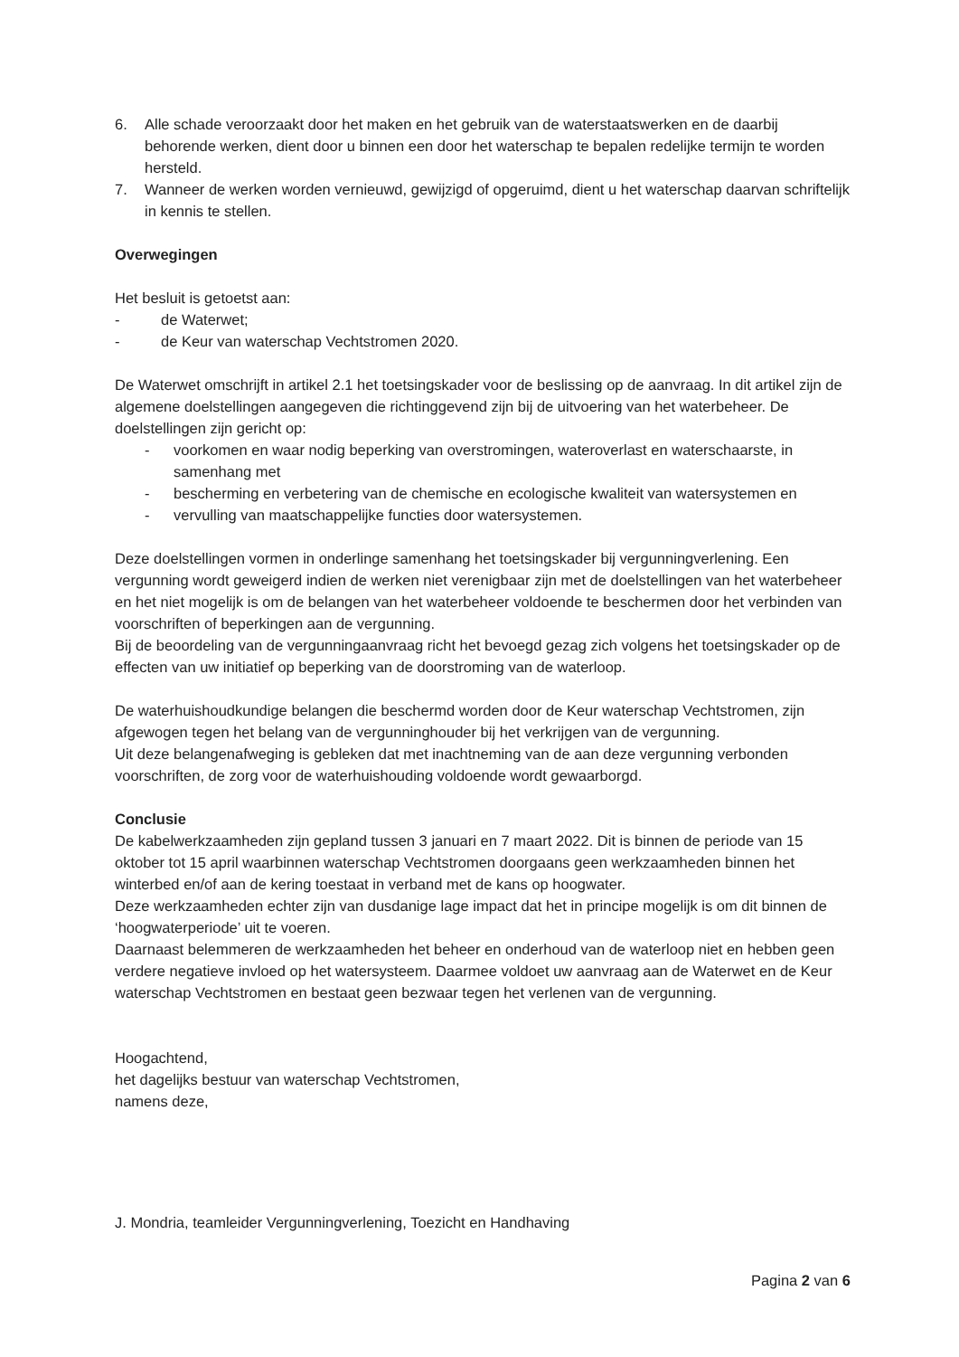6. Alle schade veroorzaakt door het maken en het gebruik van de waterstaatswerken en de daarbij behorende werken, dient door u binnen een door het waterschap te bepalen redelijke termijn te worden hersteld.
7. Wanneer de werken worden vernieuwd, gewijzigd of opgeruimd, dient u het waterschap daarvan schriftelijk in kennis te stellen.
Overwegingen
Het besluit is getoetst aan:
- de Waterwet;
- de Keur van waterschap Vechtstromen 2020.
De Waterwet omschrijft in artikel 2.1 het toetsingskader voor de beslissing op de aanvraag. In dit artikel zijn de algemene doelstellingen aangegeven die richtinggevend zijn bij de uitvoering van het waterbeheer. De doelstellingen zijn gericht op:
- voorkomen en waar nodig beperking van overstromingen, wateroverlast en waterschaarste, in samenhang met
- bescherming en verbetering van de chemische en ecologische kwaliteit van watersystemen en
- vervulling van maatschappelijke functies door watersystemen.
Deze doelstellingen vormen in onderlinge samenhang het toetsingskader bij vergunningverlening. Een vergunning wordt geweigerd indien de werken niet verenigbaar zijn met de doelstellingen van het waterbeheer en het niet mogelijk is om de belangen van het waterbeheer voldoende te beschermen door het verbinden van voorschriften of beperkingen aan de vergunning.
Bij de beoordeling van de vergunningaanvraag richt het bevoegd gezag zich volgens het toetsingskader op de effecten van uw initiatief op beperking van de doorstroming van de waterloop.
De waterhuishoudkundige belangen die beschermd worden door de Keur waterschap Vechtstromen, zijn afgewogen tegen het belang van de vergunninghouder bij het verkrijgen van de vergunning.
Uit deze belangenafweging is gebleken dat met inachtneming van de aan deze vergunning verbonden voorschriften, de zorg voor de waterhuishouding voldoende wordt gewaarborgd.
Conclusie
De kabelwerkzaamheden zijn gepland tussen 3 januari en 7 maart 2022. Dit is binnen de periode van 15 oktober tot 15 april waarbinnen waterschap Vechtstromen doorgaans geen werkzaamheden binnen het winterbed en/of aan de kering toestaat in verband met de kans op hoogwater.
Deze werkzaamheden echter zijn van dusdanige lage impact dat het in principe mogelijk is om dit binnen de ‘hoogwaterperiode’ uit te voeren.
Daarnaast belemmeren de werkzaamheden het beheer en onderhoud van de waterloop niet en hebben geen verdere negatieve invloed op het watersysteem. Daarmee voldoet uw aanvraag aan de Waterwet en de Keur waterschap Vechtstromen en bestaat geen bezwaar tegen het verlenen van de vergunning.
Hoogachtend,
het dagelijks bestuur van waterschap Vechtstromen,
namens deze,
J. Mondria, teamleider Vergunningverlening, Toezicht en Handhaving
Pagina 2 van 6